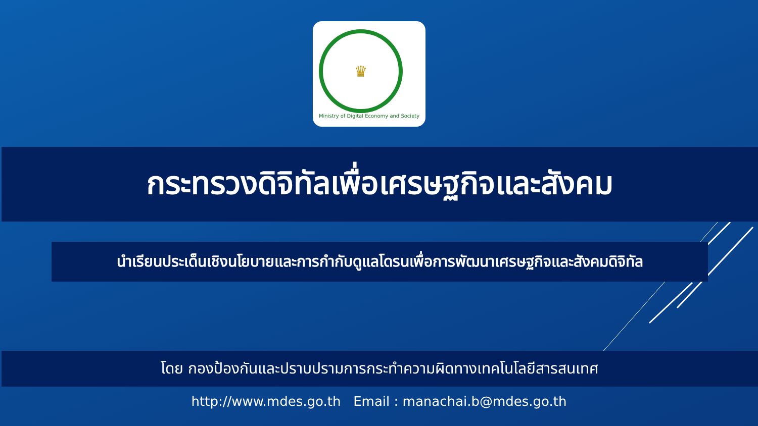♛
Ministry of Digital Economy and Society
กระทรวงดิจิทัลเพื่อเศรษฐกิจและสังคม
นำเรียนประเด็นเชิงนโยบายและการกำกับดูแลโดรนเพื่อการพัฒนาเศรษฐกิจและสังคมดิจิทัล
โดย กองป้องกันและปราบปรามการกระทำความผิดทางเทคโนโลยีสารสนเทศ
http://www.mdes.go.th Email : manachai.b@mdes.go.th